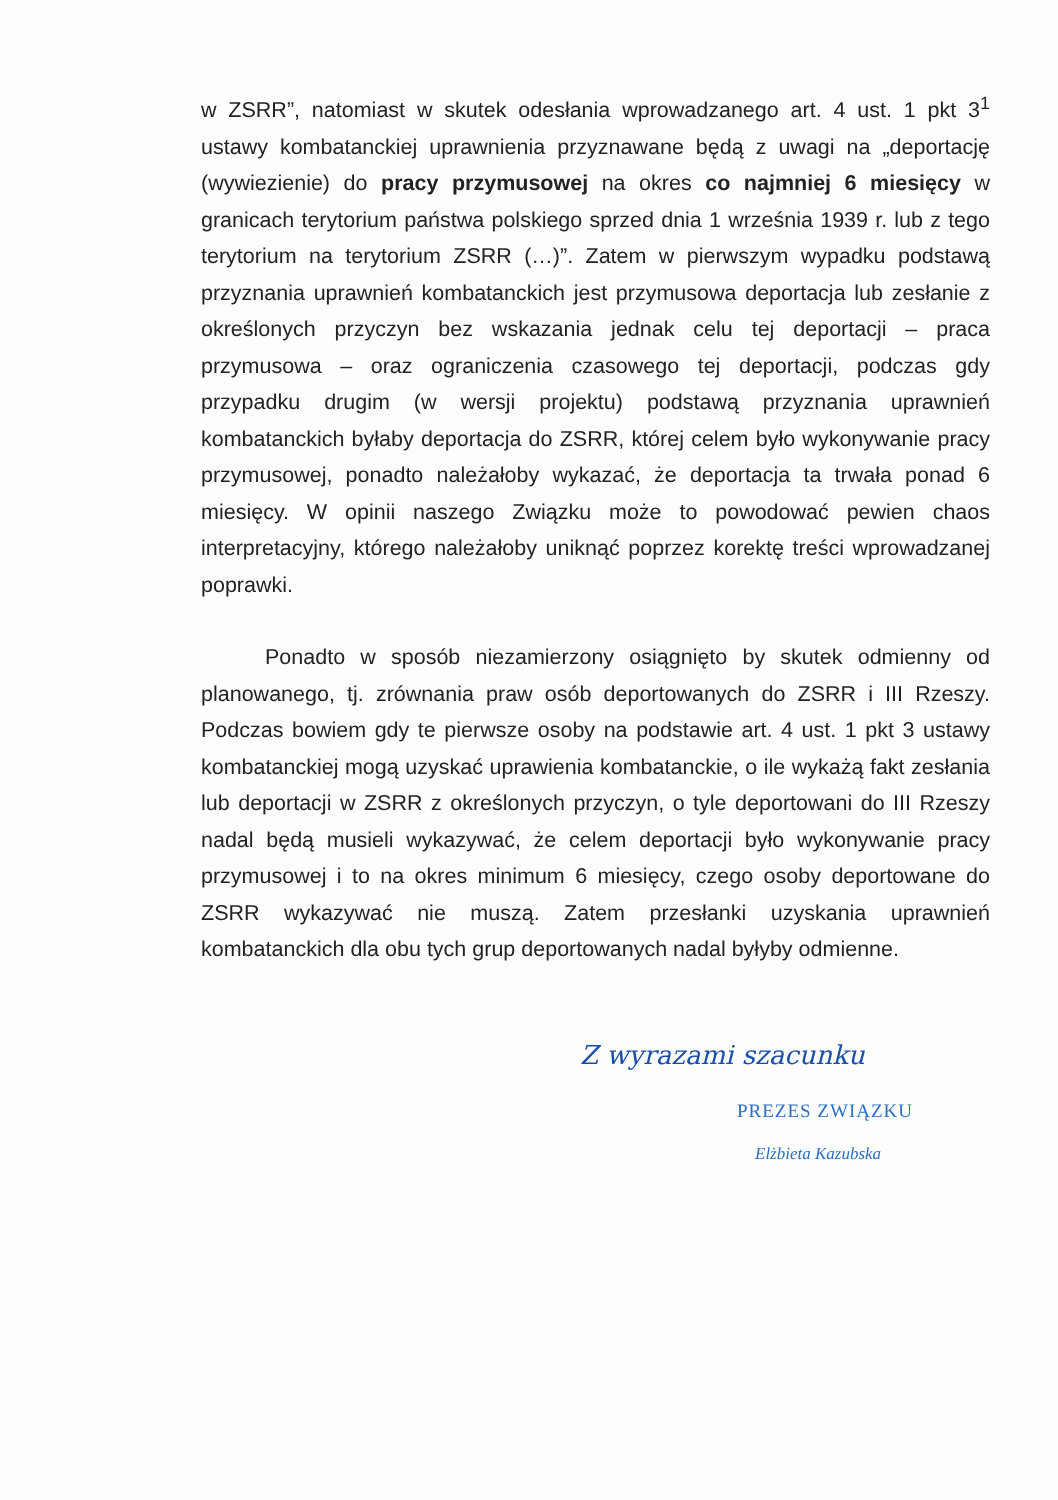w ZSRR”, natomiast w skutek odesłania wprowadzanego art. 4 ust. 1 pkt 3<sup>1</sup> ustawy kombatanckiej uprawnienia przyznawane będą z uwagi na „deportację (wywiezienie) do pracy przymusowej na okres co najmniej 6 miesięcy w granicach terytorium państwa polskiego sprzed dnia 1 września 1939 r. lub z tego terytorium na terytorium ZSRR (…)”. Zatem w pierwszym wypadku podstawą przyznania uprawnień kombatanckich jest przymusowa deportacja lub zesłanie z określonych przyczyn bez wskazania jednak celu tej deportacji – praca przymusowa – oraz ograniczenia czasowego tej deportacji, podczas gdy przypadku drugim (w wersji projektu) podstawą przyznania uprawnień kombatanckich byłaby deportacja do ZSRR, której celem było wykonywanie pracy przymusowej, ponadto należałoby wykazać, że deportacja ta trwała ponad 6 miesięcy. W opinii naszego Związku może to powodować pewien chaos interpretacyjny, którego należałoby uniknąć poprzez korektę treści wprowadzanej poprawki.
Ponadto w sposób niezamierzony osiągnięto by skutek odmienny od planowanego, tj. zrównania praw osób deportowanych do ZSRR i III Rzeszy. Podczas bowiem gdy te pierwsze osoby na podstawie art. 4 ust. 1 pkt 3 ustawy kombatanckiej mogą uzyskać uprawienia kombatanckie, o ile wykażą fakt zesłania lub deportacji w ZSRR z określonych przyczyn, o tyle deportowani do III Rzeszy nadal będą musieli wykazywać, że celem deportacji było wykonywanie pracy przymusowej i to na okres minimum 6 miesięcy, czego osoby deportowane do ZSRR wykazywać nie muszą. Zatem przesłanki uzyskania uprawnień kombatanckich dla obu tych grup deportowanych nadal byłyby odmienne.
Z wyrazami szacunku
PREZES ZWIĄZKU
Elżbieta Kazubska